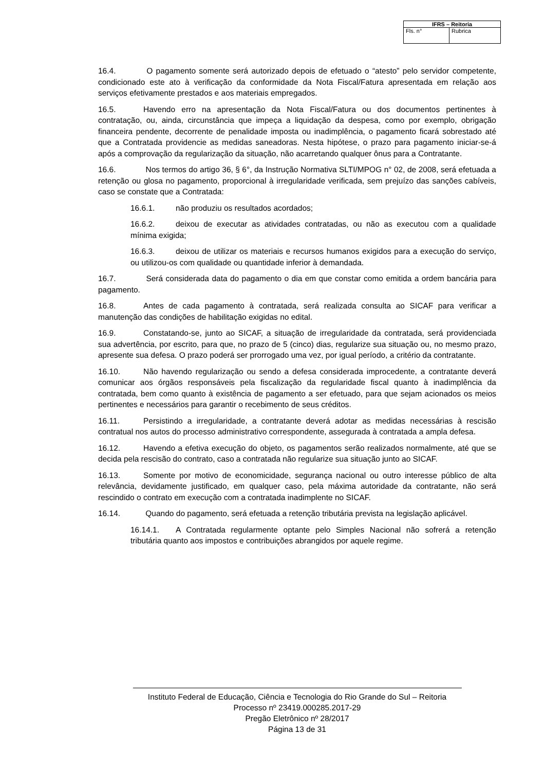| IFRS – Reitoria | |
| --- | --- |
| Fls. n° | Rubrica |
16.4. O pagamento somente será autorizado depois de efetuado o “atesto” pelo servidor competente, condicionado este ato à verificação da conformidade da Nota Fiscal/Fatura apresentada em relação aos serviços efetivamente prestados e aos materiais empregados.
16.5. Havendo erro na apresentação da Nota Fiscal/Fatura ou dos documentos pertinentes à contratação, ou, ainda, circunstância que impeça a liquidação da despesa, como por exemplo, obrigação financeira pendente, decorrente de penalidade imposta ou inadimplência, o pagamento ficará sobrestado até que a Contratada providencie as medidas saneadoras. Nesta hipótese, o prazo para pagamento iniciar-se-á após a comprovação da regularização da situação, não acarretando qualquer ônus para a Contratante.
16.6. Nos termos do artigo 36, § 6°, da Instrução Normativa SLTI/MPOG n° 02, de 2008, será efetuada a retenção ou glosa no pagamento, proporcional à irregularidade verificada, sem prejuízo das sanções cabíveis, caso se constate que a Contratada:
16.6.1. não produziu os resultados acordados;
16.6.2. deixou de executar as atividades contratadas, ou não as executou com a qualidade mínima exigida;
16.6.3. deixou de utilizar os materiais e recursos humanos exigidos para a execução do serviço, ou utilizou-os com qualidade ou quantidade inferior à demandada.
16.7. Será considerada data do pagamento o dia em que constar como emitida a ordem bancária para pagamento.
16.8. Antes de cada pagamento à contratada, será realizada consulta ao SICAF para verificar a manutenção das condições de habilitação exigidas no edital.
16.9. Constatando-se, junto ao SICAF, a situação de irregularidade da contratada, será providenciada sua advertência, por escrito, para que, no prazo de 5 (cinco) dias, regularize sua situação ou, no mesmo prazo, apresente sua defesa. O prazo poderá ser prorrogado uma vez, por igual período, a critério da contratante.
16.10. Não havendo regularização ou sendo a defesa considerada improcedente, a contratante deverá comunicar aos órgãos responsáveis pela fiscalização da regularidade fiscal quanto à inadimplência da contratada, bem como quanto à existência de pagamento a ser efetuado, para que sejam acionados os meios pertinentes e necessários para garantir o recebimento de seus créditos.
16.11. Persistindo a irregularidade, a contratante deverá adotar as medidas necessárias à rescisão contratual nos autos do processo administrativo correspondente, assegurada à contratada a ampla defesa.
16.12. Havendo a efetiva execução do objeto, os pagamentos serão realizados normalmente, até que se decida pela rescisão do contrato, caso a contratada não regularize sua situação junto ao SICAF.
16.13. Somente por motivo de economicidade, segurança nacional ou outro interesse público de alta relevância, devidamente justificado, em qualquer caso, pela máxima autoridade da contratante, não será rescindido o contrato em execução com a contratada inadimplente no SICAF.
16.14. Quando do pagamento, será efetuada a retenção tributária prevista na legislação aplicável.
16.14.1. A Contratada regularmente optante pelo Simples Nacional não sofrerá a retenção tributária quanto aos impostos e contribuições abrangidos por aquele regime.
Instituto Federal de Educação, Ciência e Tecnologia do Rio Grande do Sul – Reitoria
Processo nº 23419.000285.2017-29
Pregão Eletrônico nº 28/2017
Página 13 de 31